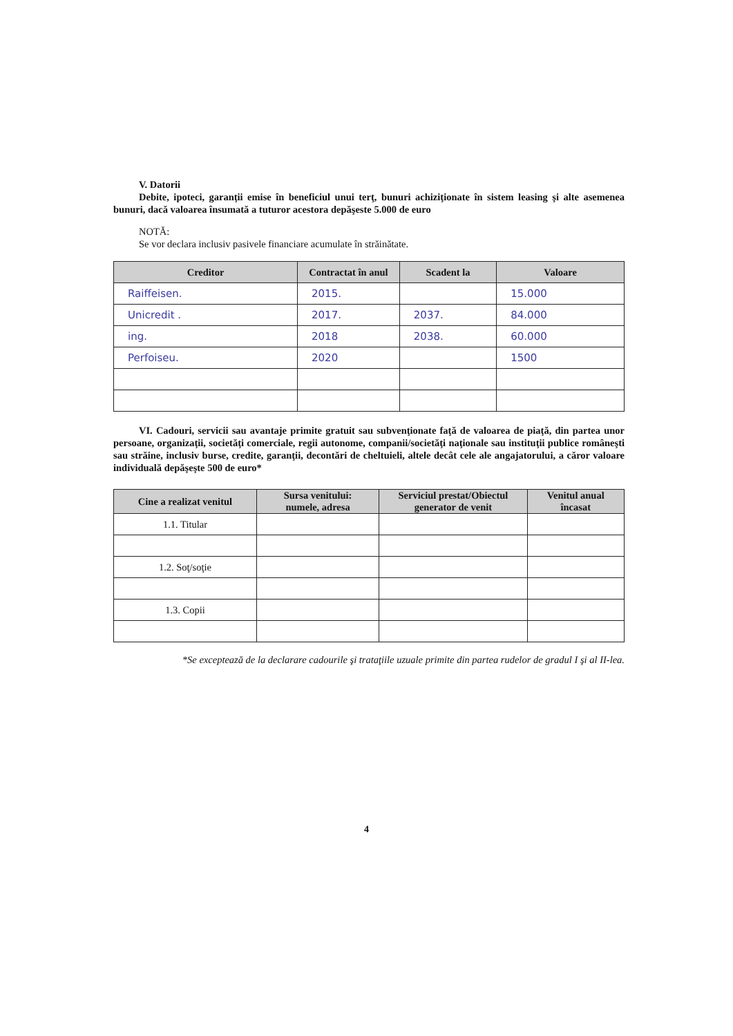V. Datorii
Debite, ipoteci, garanţii emise în beneficiul unui terţ, bunuri achiziţionate în sistem leasing şi alte asemenea bunuri, dacă valoarea însumată a tuturor acestora depăşeste 5.000 de euro
NOTĂ:
Se vor declara inclusiv pasivele financiare acumulate în străinătate.
| Creditor | Contractat în anul | Scadent la | Valoare |
| --- | --- | --- | --- |
| Raiffeisen. | 2015. | | 15.000 |
| Unicredit . | 2017. | 2037. | 84.000 |
| ing. | 2018 | 2038. | 60.000 |
| Perfoiseu. | 2020 | | 1500 |
VI. Cadouri, servicii sau avantaje primite gratuit sau subvenţionate faţă de valoarea de piaţă, din partea unor persoane, organizaţii, societăţi comerciale, regii autonome, companii/societăţi naţionale sau instituţii publice româneşti sau străine, inclusiv burse, credite, garanţii, decontări de cheltuieli, altele decât cele ale angajatorului, a căror valoare individuală depăşeşte 500 de euro*
| Cine a realizat venitul | Sursa venitului: numele, adresa | Serviciul prestat/Obiectul generator de venit | Venitul anual încasat |
| --- | --- | --- | --- |
| 1.1. Titular | | | |
| 1.2. Soţ/soţie | | | |
| 1.3. Copii | | | |
*Se exceptează de la declarare cadourile şi trataţiile uzuale primite din partea rudelor de gradul I şi al II-lea.
4